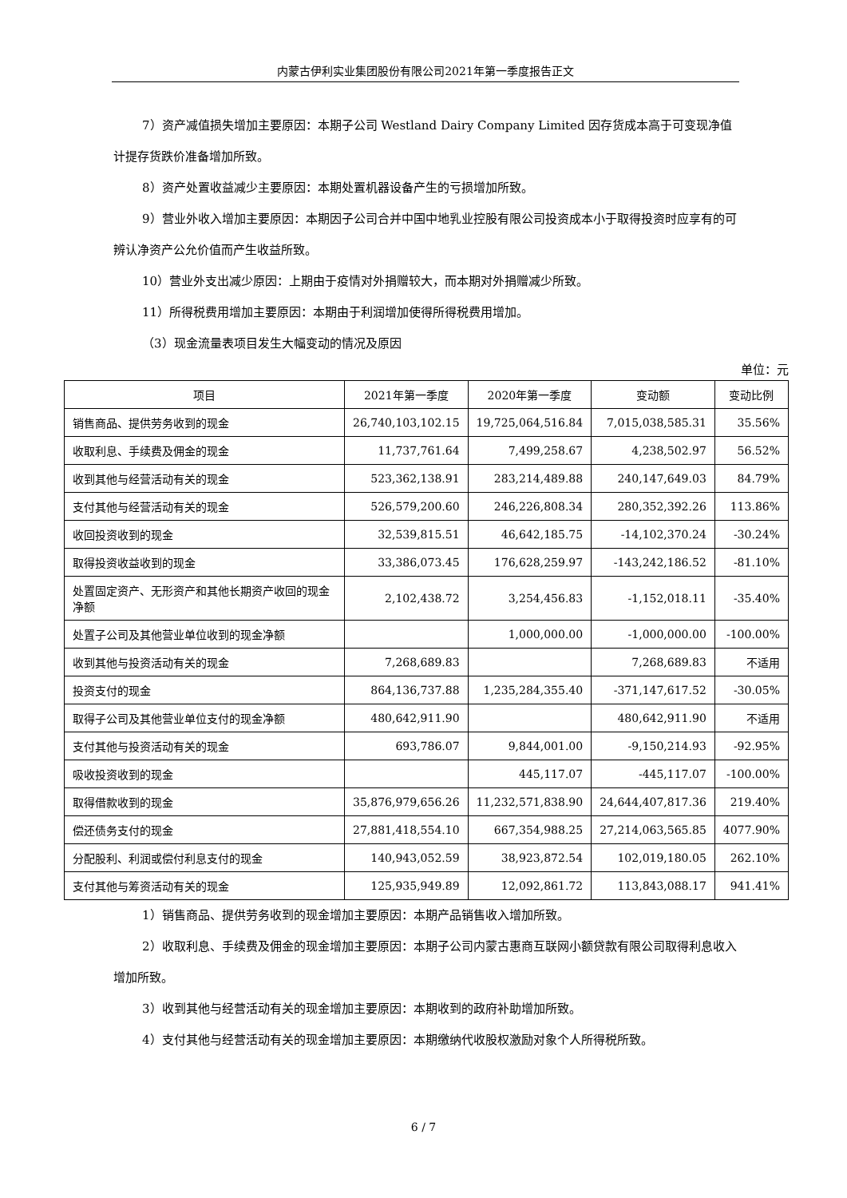内蒙古伊利实业集团股份有限公司2021年第一季度报告正文
7）资产减值损失增加主要原因：本期子公司 Westland Dairy Company Limited 因存货成本高于可变现净值计提存货跌价准备增加所致。
8）资产处置收益减少主要原因：本期处置机器设备产生的亏损增加所致。
9）营业外收入增加主要原因：本期因子公司合并中国中地乳业控股有限公司投资成本小于取得投资时应享有的可辨认净资产公允价值而产生收益所致。
10）营业外支出减少原因：上期由于疫情对外捐赠较大，而本期对外捐赠减少所致。
11）所得税费用增加主要原因：本期由于利润增加使得所得税费用增加。
（3）现金流量表项目发生大幅变动的情况及原因
单位：元
| 项目 | 2021年第一季度 | 2020年第一季度 | 变动额 | 变动比例 |
| --- | --- | --- | --- | --- |
| 销售商品、提供劳务收到的现金 | 26,740,103,102.15 | 19,725,064,516.84 | 7,015,038,585.31 | 35.56% |
| 收取利息、手续费及佣金的现金 | 11,737,761.64 | 7,499,258.67 | 4,238,502.97 | 56.52% |
| 收到其他与经营活动有关的现金 | 523,362,138.91 | 283,214,489.88 | 240,147,649.03 | 84.79% |
| 支付其他与经营活动有关的现金 | 526,579,200.60 | 246,226,808.34 | 280,352,392.26 | 113.86% |
| 收回投资收到的现金 | 32,539,815.51 | 46,642,185.75 | -14,102,370.24 | -30.24% |
| 取得投资收益收到的现金 | 33,386,073.45 | 176,628,259.97 | -143,242,186.52 | -81.10% |
| 处置固定资产、无形资产和其他长期资产收回的现金净额 | 2,102,438.72 | 3,254,456.83 | -1,152,018.11 | -35.40% |
| 处置子公司及其他营业单位收到的现金净额 | | 1,000,000.00 | -1,000,000.00 | -100.00% |
| 收到其他与投资活动有关的现金 | 7,268,689.83 | | 7,268,689.83 | 不适用 |
| 投资支付的现金 | 864,136,737.88 | 1,235,284,355.40 | -371,147,617.52 | -30.05% |
| 取得子公司及其他营业单位支付的现金净额 | 480,642,911.90 | | 480,642,911.90 | 不适用 |
| 支付其他与投资活动有关的现金 | 693,786.07 | 9,844,001.00 | -9,150,214.93 | -92.95% |
| 吸收投资收到的现金 | | 445,117.07 | -445,117.07 | -100.00% |
| 取得借款收到的现金 | 35,876,979,656.26 | 11,232,571,838.90 | 24,644,407,817.36 | 219.40% |
| 偿还债务支付的现金 | 27,881,418,554.10 | 667,354,988.25 | 27,214,063,565.85 | 4077.90% |
| 分配股利、利润或偿付利息支付的现金 | 140,943,052.59 | 38,923,872.54 | 102,019,180.05 | 262.10% |
| 支付其他与筹资活动有关的现金 | 125,935,949.89 | 12,092,861.72 | 113,843,088.17 | 941.41% |
1）销售商品、提供劳务收到的现金增加主要原因：本期产品销售收入增加所致。
2）收取利息、手续费及佣金的现金增加主要原因：本期子公司内蒙古惠商互联网小额贷款有限公司取得利息收入增加所致。
3）收到其他与经营活动有关的现金增加主要原因：本期收到的政府补助增加所致。
4）支付其他与经营活动有关的现金增加主要原因：本期缴纳代收股权激励对象个人所得税所致。
6 / 7